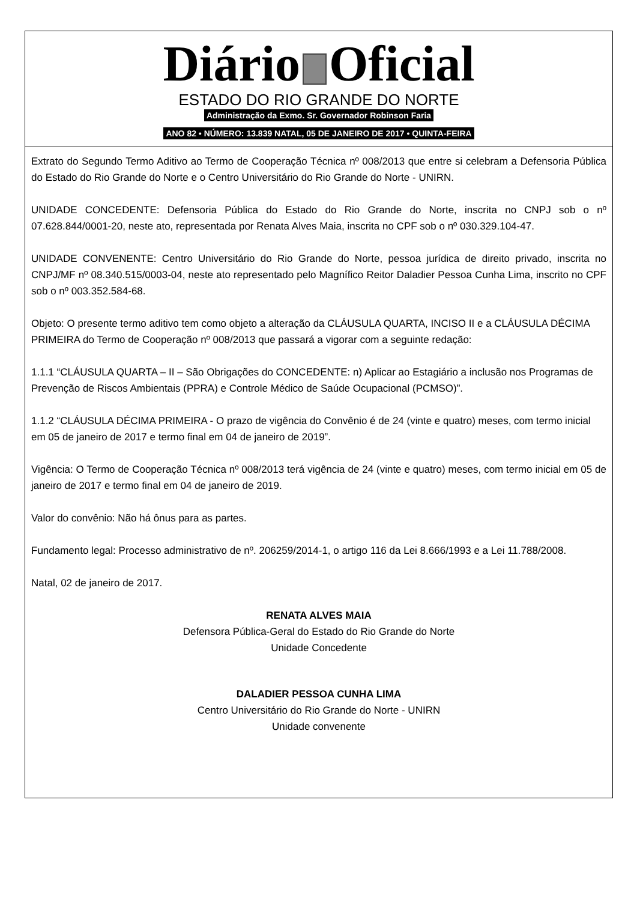Diário Oficial
ESTADO DO RIO GRANDE DO NORTE
Administração da Exmo. Sr. Governador Robinson Faria
ANO 82 • NÚMERO: 13.839 NATAL, 05 DE JANEIRO DE 2017 • QUINTA-FEIRA
Extrato do Segundo Termo Aditivo ao Termo de Cooperação Técnica nº 008/2013 que entre si celebram a Defensoria Pública do Estado do Rio Grande do Norte e o Centro Universitário do Rio Grande do Norte - UNIRN.
UNIDADE CONCEDENTE: Defensoria Pública do Estado do Rio Grande do Norte, inscrita no CNPJ sob o nº 07.628.844/0001-20, neste ato, representada por Renata Alves Maia, inscrita no CPF sob o nº 030.329.104-47.
UNIDADE CONVENENTE: Centro Universitário do Rio Grande do Norte, pessoa jurídica de direito privado, inscrita no CNPJ/MF nº 08.340.515/0003-04, neste ato representado pelo Magnífico Reitor Daladier Pessoa Cunha Lima, inscrito no CPF sob o nº 003.352.584-68.
Objeto: O presente termo aditivo tem como objeto a alteração da CLÁUSULA QUARTA, INCISO II e a CLÁUSULA DÉCIMA PRIMEIRA do Termo de Cooperação nº 008/2013 que passará a vigorar com a seguinte redação:
1.1.1 “CLÁUSULA QUARTA – II – São Obrigações do CONCEDENTE: n) Aplicar ao Estagiário a inclusão nos Programas de Prevenção de Riscos Ambientais (PPRA) e Controle Médico de Saúde Ocupacional (PCMSO)”.
1.1.2 “CLÁUSULA DÉCIMA PRIMEIRA - O prazo de vigência do Convênio é de 24 (vinte e quatro) meses, com termo inicial em 05 de janeiro de 2017 e termo final em 04 de janeiro de 2019”.
Vigência: O Termo de Cooperação Técnica nº 008/2013 terá vigência de 24 (vinte e quatro) meses, com termo inicial em 05 de janeiro de 2017 e termo final em 04 de janeiro de 2019.
Valor do convênio: Não há ônus para as partes.
Fundamento legal: Processo administrativo de nº. 206259/2014-1, o artigo 116 da Lei 8.666/1993 e a Lei 11.788/2008.
Natal, 02 de janeiro de 2017.
RENATA ALVES MAIA
Defensora Pública-Geral do Estado do Rio Grande do Norte
Unidade Concedente
DALADIER PESSOA CUNHA LIMA
Centro Universitário do Rio Grande do Norte - UNIRN
Unidade convenente